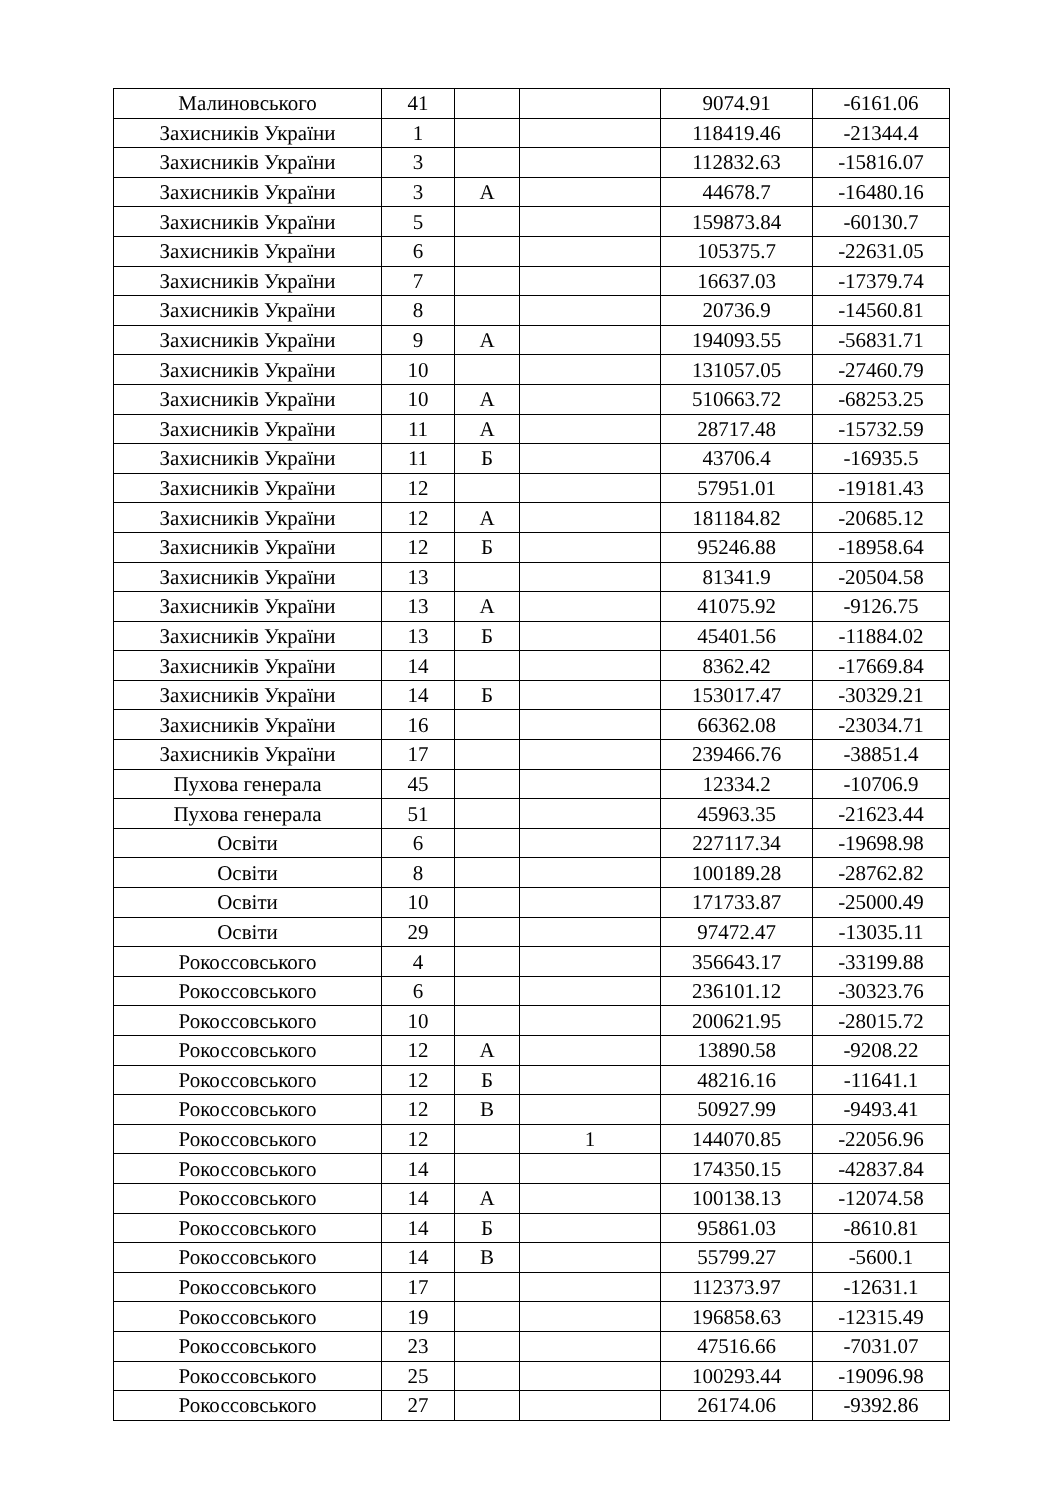| Малиновського | 41 | | | 9074.91 | -6161.06 |
| Захисників України | 1 | | | 118419.46 | -21344.4 |
| Захисників України | 3 | | | 112832.63 | -15816.07 |
| Захисників України | 3 | А | | 44678.7 | -16480.16 |
| Захисників України | 5 | | | 159873.84 | -60130.7 |
| Захисників України | 6 | | | 105375.7 | -22631.05 |
| Захисників України | 7 | | | 16637.03 | -17379.74 |
| Захисників України | 8 | | | 20736.9 | -14560.81 |
| Захисників України | 9 | А | | 194093.55 | -56831.71 |
| Захисників України | 10 | | | 131057.05 | -27460.79 |
| Захисників України | 10 | А | | 510663.72 | -68253.25 |
| Захисників України | 11 | А | | 28717.48 | -15732.59 |
| Захисників України | 11 | Б | | 43706.4 | -16935.5 |
| Захисників України | 12 | | | 57951.01 | -19181.43 |
| Захисників України | 12 | А | | 181184.82 | -20685.12 |
| Захисників України | 12 | Б | | 95246.88 | -18958.64 |
| Захисників України | 13 | | | 81341.9 | -20504.58 |
| Захисників України | 13 | А | | 41075.92 | -9126.75 |
| Захисників України | 13 | Б | | 45401.56 | -11884.02 |
| Захисників України | 14 | | | 8362.42 | -17669.84 |
| Захисників України | 14 | Б | | 153017.47 | -30329.21 |
| Захисників України | 16 | | | 66362.08 | -23034.71 |
| Захисників України | 17 | | | 239466.76 | -38851.4 |
| Пухова генерала | 45 | | | 12334.2 | -10706.9 |
| Пухова генерала | 51 | | | 45963.35 | -21623.44 |
| Освіти | 6 | | | 227117.34 | -19698.98 |
| Освіти | 8 | | | 100189.28 | -28762.82 |
| Освіти | 10 | | | 171733.87 | -25000.49 |
| Освіти | 29 | | | 97472.47 | -13035.11 |
| Рокоссовського | 4 | | | 356643.17 | -33199.88 |
| Рокоссовського | 6 | | | 236101.12 | -30323.76 |
| Рокоссовського | 10 | | | 200621.95 | -28015.72 |
| Рокоссовського | 12 | А | | 13890.58 | -9208.22 |
| Рокоссовського | 12 | Б | | 48216.16 | -11641.1 |
| Рокоссовського | 12 | В | | 50927.99 | -9493.41 |
| Рокоссовського | 12 | | 1 | 144070.85 | -22056.96 |
| Рокоссовського | 14 | | | 174350.15 | -42837.84 |
| Рокоссовського | 14 | А | | 100138.13 | -12074.58 |
| Рокоссовського | 14 | Б | | 95861.03 | -8610.81 |
| Рокоссовського | 14 | В | | 55799.27 | -5600.1 |
| Рокоссовського | 17 | | | 112373.97 | -12631.1 |
| Рокоссовського | 19 | | | 196858.63 | -12315.49 |
| Рокоссовського | 23 | | | 47516.66 | -7031.07 |
| Рокоссовського | 25 | | | 100293.44 | -19096.98 |
| Рокоссовського | 27 | | | 26174.06 | -9392.86 |